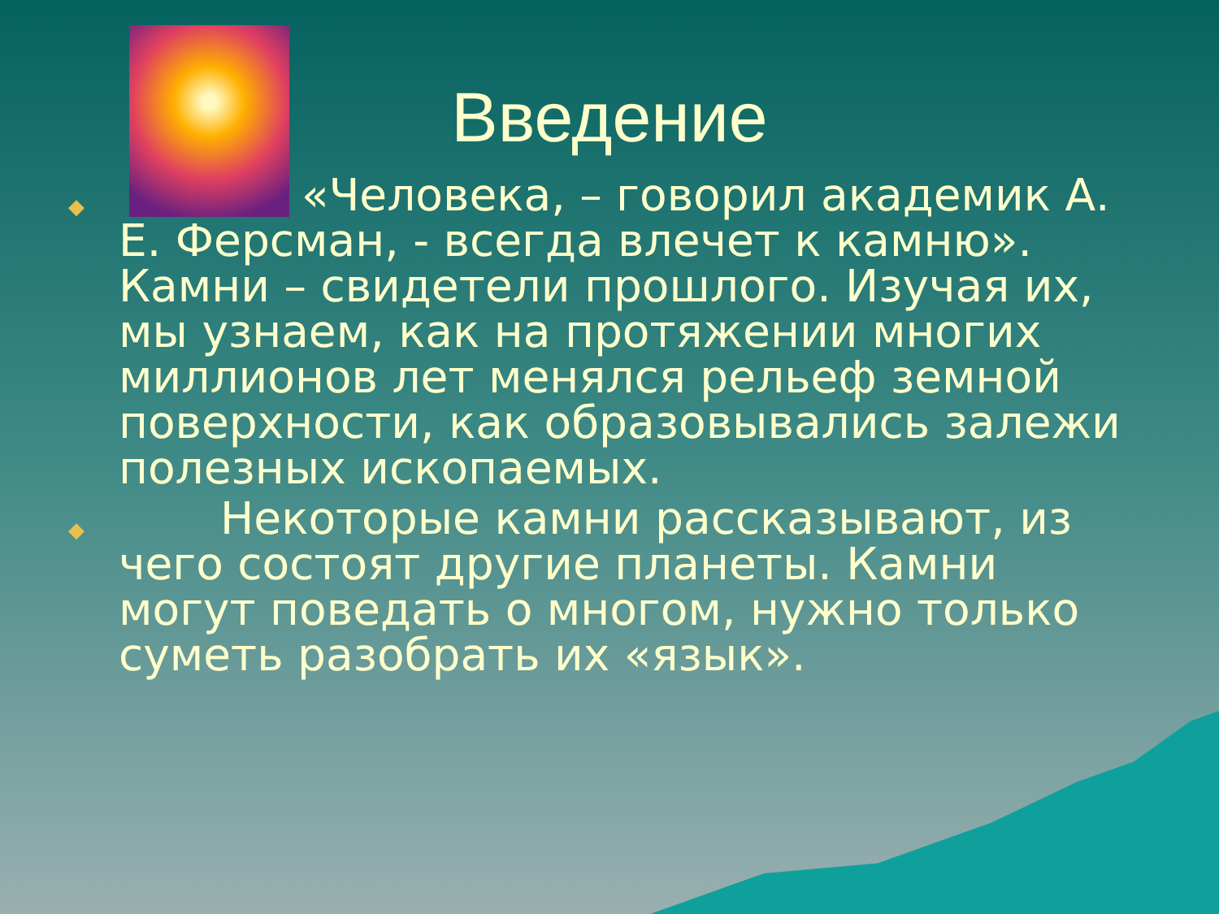Введение
◆ «Человека, – говорил академик А. Е. Ферсман, - всегда влечет к камню». Камни – свидетели прошлого. Изучая их, мы узнаем, как на протяжении многих миллионов лет менялся рельеф земной поверхности, как образовывались залежи полезных ископаемых.
◆ Некоторые камни рассказывают, из чего состоят другие планеты. Камни могут поведать о многом, нужно только суметь разобрать их «язык».